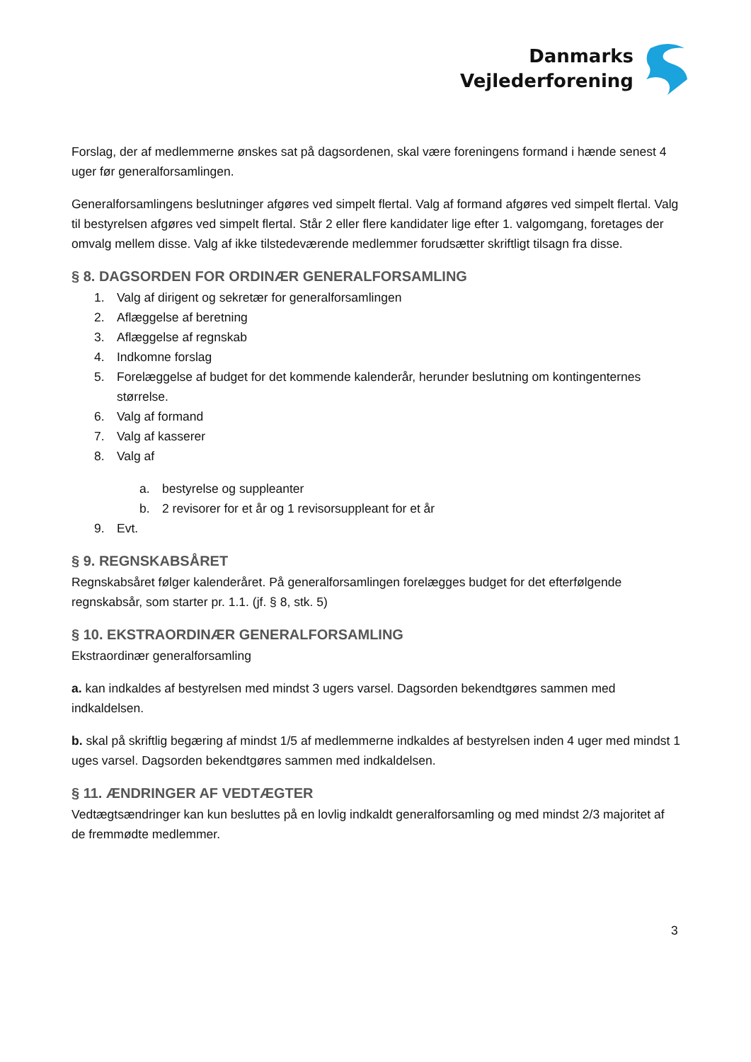Danmarks
Vejlederforening
Forslag, der af medlemmerne ønskes sat på dagsordenen, skal være foreningens formand i hænde senest 4 uger før generalforsamlingen.
Generalforsamlingens beslutninger afgøres ved simpelt flertal. Valg af formand afgøres ved simpelt flertal. Valg til bestyrelsen afgøres ved simpelt flertal. Står 2 eller flere kandidater lige efter 1. valgomgang, foretages der omvalg mellem disse. Valg af ikke tilstedeværende medlemmer forudsætter skriftligt tilsagn fra disse.
§ 8. DAGSORDEN FOR ORDINÆR GENERALFORSAMLING
1. Valg af dirigent og sekretær for generalforsamlingen
2. Aflæggelse af beretning
3. Aflæggelse af regnskab
4. Indkomne forslag
5. Forelæggelse af budget for det kommende kalenderår, herunder beslutning om kontingenternes størrelse.
6. Valg af formand
7. Valg af kasserer
8. Valg af
a. bestyrelse og suppleanter
b. 2 revisorer for et år og 1 revisorsuppleant for et år
9. Evt.
§ 9. REGNSKABSÅRET
Regnskabsåret følger kalenderåret. På generalforsamlingen forelægges budget for det efterfølgende regnskabsår, som starter pr. 1.1. (jf. § 8, stk. 5)
§ 10. EKSTRAORDINÆR GENERALFORSAMLING
Ekstraordinær generalforsamling
a. kan indkaldes af bestyrelsen med mindst 3 ugers varsel. Dagsorden bekendtgøres sammen med indkaldelsen.
b. skal på skriftlig begæring af mindst 1/5 af medlemmerne indkaldes af bestyrelsen inden 4 uger med mindst 1 uges varsel. Dagsorden bekendtgøres sammen med indkaldelsen.
§ 11. ÆNDRINGER AF VEDTÆGTER
Vedtægtsændringer kan kun besluttes på en lovlig indkaldt generalforsamling og med mindst 2/3 majoritet af de fremmødte medlemmer.
3